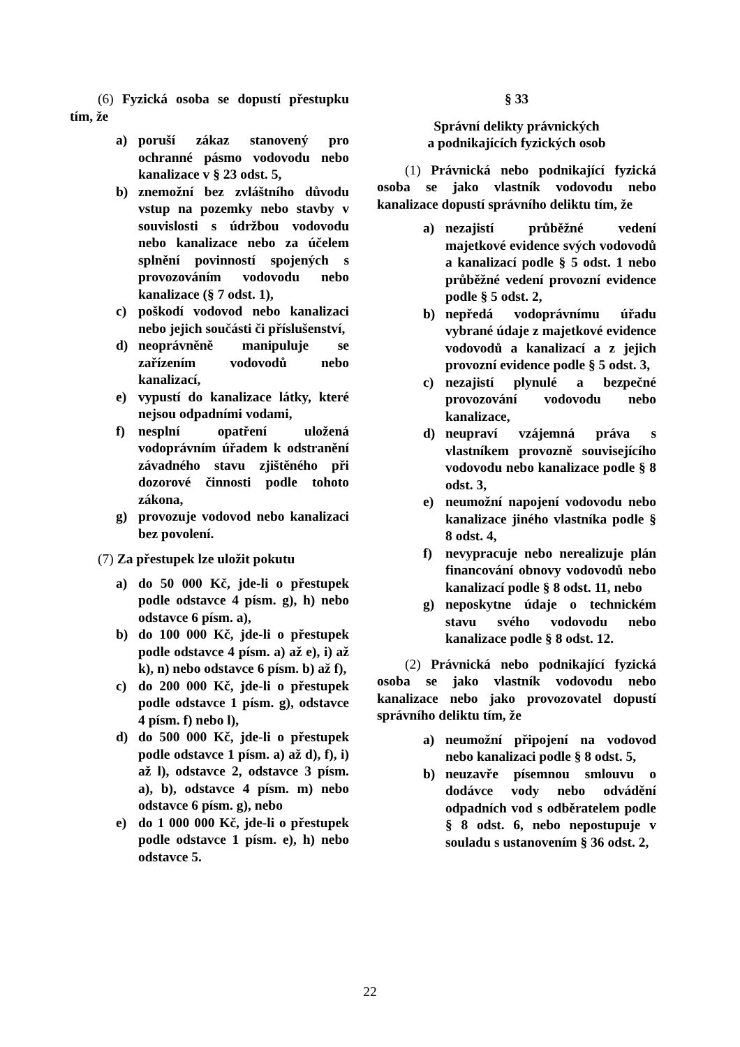(6) Fyzická osoba se dopustí přestupku tím, že
a) poruší zákaz stanovený pro ochranné pásmo vodovodu nebo kanalizace v § 23 odst. 5,
b) znemožní bez zvláštního důvodu vstup na pozemky nebo stavby v souvislosti s údržbou vodovodu nebo kanalizace nebo za účelem splnění povinností spojených s provozováním vodovodu nebo kanalizace (§ 7 odst. 1),
c) poškodí vodovod nebo kanalizaci nebo jejich součásti či příslušenství,
d) neoprávněně manipuluje se zařízením vodovodů nebo kanalizací,
e) vypustí do kanalizace látky, které nejsou odpadními vodami,
f) nesplní opatření uložená vodoprávním úřadem k odstranění závadného stavu zjištěného při dozorové činnosti podle tohoto zákona,
g) provozuje vodovod nebo kanalizaci bez povolení.
(7) Za přestupek lze uložit pokutu
a) do 50 000 Kč, jde-li o přestupek podle odstavce 4 písm. g), h) nebo odstavce 6 písm. a),
b) do 100 000 Kč, jde-li o přestupek podle odstavce 4 písm. a) až e), i) až k), n) nebo odstavce 6 písm. b) až f),
c) do 200 000 Kč, jde-li o přestupek podle odstavce 1 písm. g), odstavce 4 písm. f) nebo l),
d) do 500 000 Kč, jde-li o přestupek podle odstavce 1 písm. a) až d), f), i) až l), odstavce 2, odstavce 3 písm. a), b), odstavce 4 písm. m) nebo odstavce 6 písm. g), nebo
e) do 1 000 000 Kč, jde-li o přestupek podle odstavce 1 písm. e), h) nebo odstavce 5.
§ 33
Správní delikty právnických
a podnikajících fyzických osob
(1) Právnická nebo podnikající fyzická osoba se jako vlastník vodovodu nebo kanalizace dopustí správního deliktu tím, že
a) nezajistí průběžné vedení majetkové evidence svých vodovodů a kanalizací podle § 5 odst. 1 nebo průběžné vedení provozní evidence podle § 5 odst. 2,
b) nepředá vodoprávnímu úřadu vybrané údaje z majetkové evidence vodovodů a kanalizací a z jejich provozní evidence podle § 5 odst. 3,
c) nezajistí plynulé a bezpečné provozování vodovodu nebo kanalizace,
d) neupraví vzájemná práva s vlastníkem provozně souvisejícího vodovodu nebo kanalizace podle § 8 odst. 3,
e) neumožní napojení vodovodu nebo kanalizace jiného vlastníka podle § 8 odst. 4,
f) nevypracuje nebo nerealizuje plán financování obnovy vodovodů nebo kanalizací podle § 8 odst. 11, nebo
g) neposkytne údaje o technickém stavu svého vodovodu nebo kanalizace podle § 8 odst. 12.
(2) Právnická nebo podnikající fyzická osoba se jako vlastník vodovodu nebo kanalizace nebo jako provozovatel dopustí správního deliktu tím, že
a) neumožní připojení na vodovod nebo kanalizaci podle § 8 odst. 5,
b) neuzavře písemnou smlouvu o dodávce vody nebo odvádění odpadních vod s odběratelem podle § 8 odst. 6, nebo nepostupuje v souladu s ustanovením § 36 odst. 2,
22